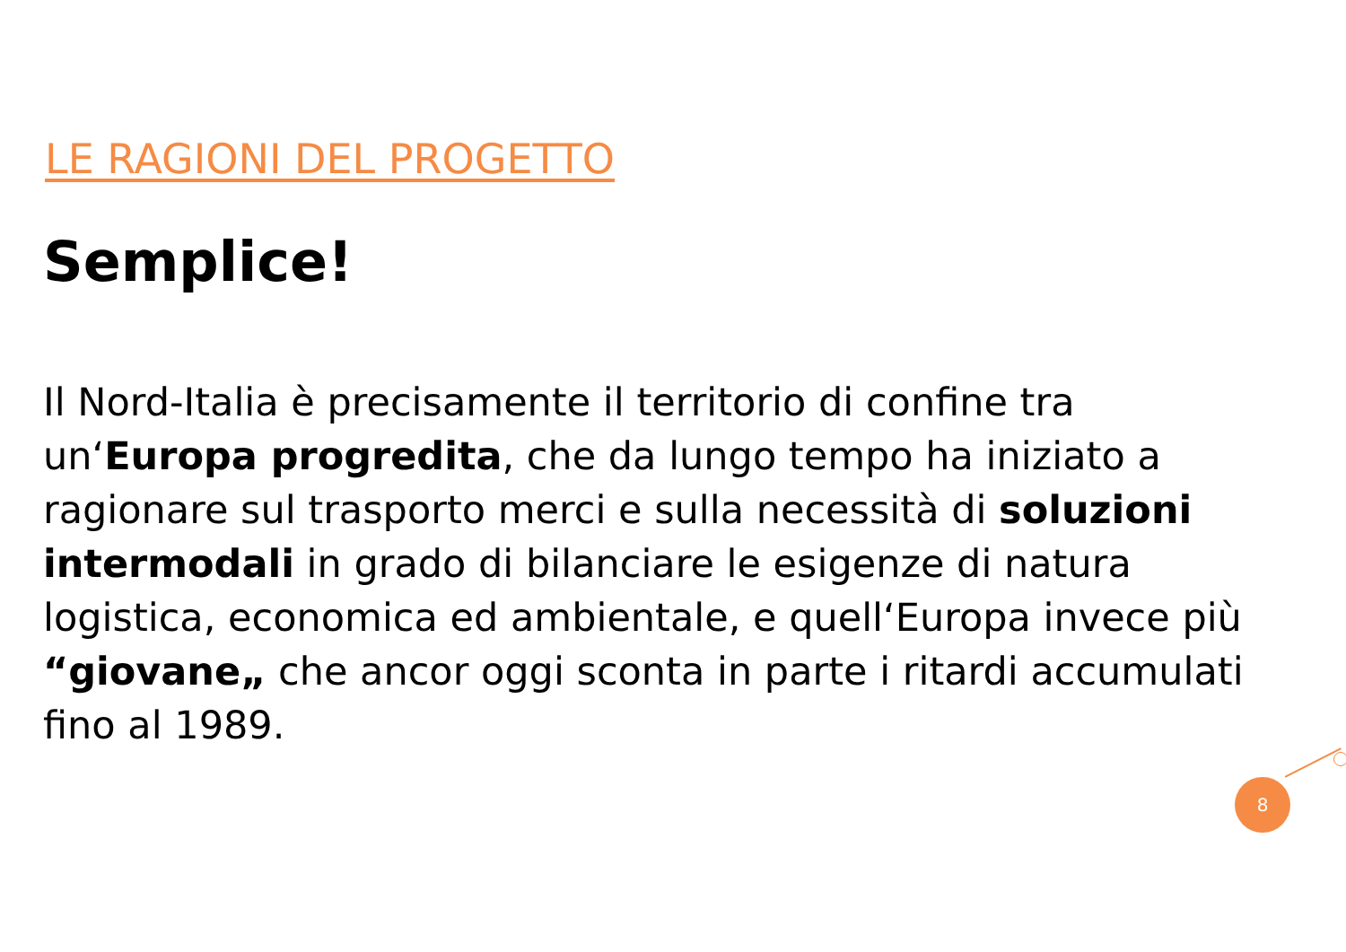LE RAGIONI DEL PROGETTO
Semplice!
Il Nord-Italia è precisamente il territorio di confine tra un‘Europa progredita, che da lungo tempo ha iniziato a ragionare sul trasporto merci e sulla necessità di soluzioni intermodali in grado di bilanciare le esigenze di natura logistica, economica ed ambientale, e quell‘Europa invece più “giovane„ che ancor oggi sconta in parte i ritardi accumulati fino al 1989.
8